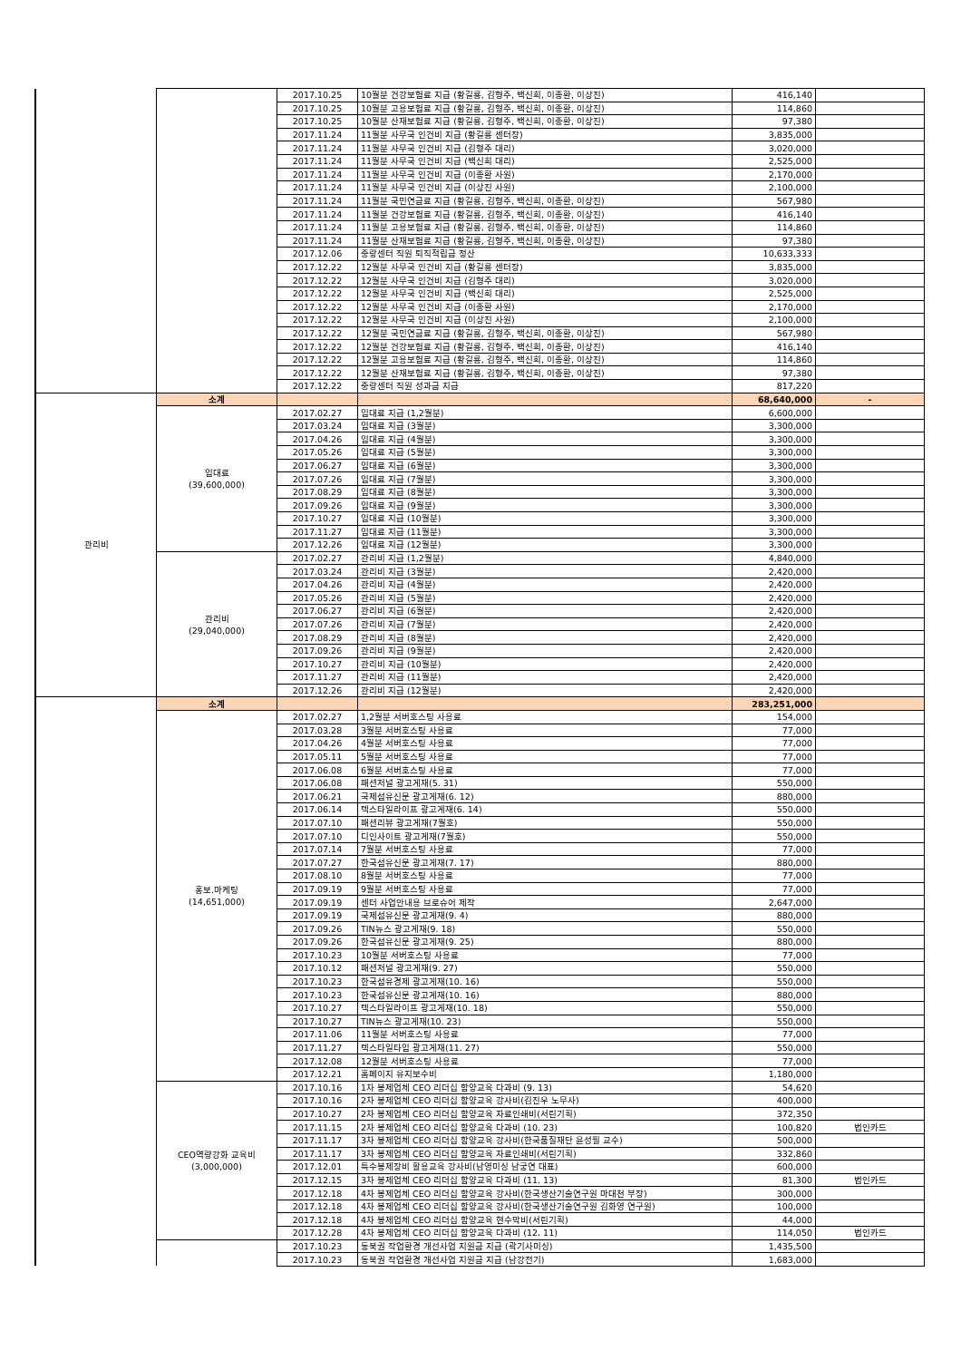| | | 2017.10.25 | 10월분 건강보험료 지급 (황길룡, 김형주, 백신희, 이종환, 이상진) | 416,140 | |
| | | 2017.10.25 | 10월분 고용보험료 지급 (황길룡, 김형주, 백신희, 이종환, 이상진) | 114,860 | |
| | | 2017.10.25 | 10월분 산재보험료 지급 (황길룡, 김형주, 백신희, 이종환, 이상진) | 97,380 | |
| | | 2017.11.24 | 11월분 사무국 인건비 지급 (황길룡 센터장) | 3,835,000 | |
| | | 2017.11.24 | 11월분 사무국 인건비 지급 (김형주 대리) | 3,020,000 | |
| | | 2017.11.24 | 11월분 사무국 인건비 지급 (백신희 대리) | 2,525,000 | |
| | | 2017.11.24 | 11월분 사무국 인건비 지급 (이종환 사원) | 2,170,000 | |
| | | 2017.11.24 | 11월분 사무국 인건비 지급 (이상진 사원) | 2,100,000 | |
| | | 2017.11.24 | 11월분 국민연금료 지급 (황길룡, 김형주, 백신희, 이종환, 이상진) | 567,980 | |
| | | 2017.11.24 | 11월분 건강보험료 지급 (황길룡, 김형주, 백신희, 이종환, 이상진) | 416,140 | |
| | | 2017.11.24 | 11월분 고용보험료 지급 (황길룡, 김형주, 백신희, 이종환, 이상진) | 114,860 | |
| | | 2017.11.24 | 11월분 산재보험료 지급 (황길룡, 김형주, 백신희, 이종환, 이상진) | 97,380 | |
| | | 2017.12.06 | 중랑센터 직원 퇴직적립금 정산 | 10,633,333 | |
| | | 2017.12.22 | 12월분 사무국 인건비 지급 (황길룡 센터장) | 3,835,000 | |
| | | 2017.12.22 | 12월분 사무국 인건비 지급 (김형주 대리) | 3,020,000 | |
| | | 2017.12.22 | 12월분 사무국 인건비 지급 (백신희 대리) | 2,525,000 | |
| | | 2017.12.22 | 12월분 사무국 인건비 지급 (이종환 사원) | 2,170,000 | |
| | | 2017.12.22 | 12월분 사무국 인건비 지급 (이상진 사원) | 2,100,000 | |
| | | 2017.12.22 | 12월분 국민연금료 지급 (황길룡, 김형주, 백신희, 이종환, 이상진) | 567,980 | |
| | | 2017.12.22 | 12월분 건강보험료 지급 (황길룡, 김형주, 백신희, 이종환, 이상진) | 416,140 | |
| | | 2017.12.22 | 12월분 고용보험료 지급 (황길룡, 김형주, 백신희, 이종환, 이상진) | 114,860 | |
| | | 2017.12.22 | 12월분 산재보험료 지급 (황길룡, 김형주, 백신희, 이종환, 이상진) | 97,380 | |
| | | 2017.12.22 | 중랑센터 직원 성과금 지급 | 817,220 | |
| 관리비 | 소계 | | | 68,640,000 | - |
| | 임대료 (39,600,000) | 2017.02.27 | 임대료 지급 (1,2월분) | 6,600,000 | |
| | | 2017.03.24 | 임대료 지급 (3월분) | 3,300,000 | |
| | | 2017.04.26 | 임대료 지급 (4월분) | 3,300,000 | |
| | | 2017.05.26 | 임대료 지급 (5월분) | 3,300,000 | |
| | | 2017.06.27 | 임대료 지급 (6월분) | 3,300,000 | |
| | | 2017.07.26 | 임대료 지급 (7월분) | 3,300,000 | |
| | | 2017.08.29 | 임대료 지급 (8월분) | 3,300,000 | |
| | | 2017.09.26 | 임대료 지급 (9월분) | 3,300,000 | |
| | | 2017.10.27 | 임대료 지급 (10월분) | 3,300,000 | |
| | | 2017.11.27 | 임대료 지급 (11월분) | 3,300,000 | |
| | | 2017.12.26 | 임대료 지급 (12월분) | 3,300,000 | |
| | 관리비 (29,040,000) | 2017.02.27 | 관리비 지급 (1,2월분) | 4,840,000 | |
| | | 2017.03.24 | 관리비 지급 (3월분) | 2,420,000 | |
| | | 2017.04.26 | 관리비 지급 (4월분) | 2,420,000 | |
| | | 2017.05.26 | 관리비 지급 (5월분) | 2,420,000 | |
| | | 2017.06.27 | 관리비 지급 (6월분) | 2,420,000 | |
| | | 2017.07.26 | 관리비 지급 (7월분) | 2,420,000 | |
| | | 2017.08.29 | 관리비 지급 (8월분) | 2,420,000 | |
| | | 2017.09.26 | 관리비 지급 (9월분) | 2,420,000 | |
| | | 2017.10.27 | 관리비 지급 (10월분) | 2,420,000 | |
| | | 2017.11.27 | 관리비 지급 (11월분) | 2,420,000 | |
| | | 2017.12.26 | 관리비 지급 (12월분) | 2,420,000 | |
| | 소계 | | | 283,251,000 | |
| | 홍보.마케팅 (14,651,000) | 2017.02.27 | 1,2월분 서버호스팅 사용료 | 154,000 | |
| | | 2017.03.28 | 3월분 서버호스팅 사용료 | 77,000 | |
| | | 2017.04.26 | 4월분 서버호스팅 사용료 | 77,000 | |
| | | 2017.05.11 | 5월분 서버호스팅 사용료 | 77,000 | |
| | | 2017.06.08 | 6월분 서버호스팅 사용료 | 77,000 | |
| | | 2017.06.08 | 패션저널 광고게재(5. 31) | 550,000 | |
| | | 2017.06.21 | 국제섬유신문 광고게재(6. 12) | 880,000 | |
| | | 2017.06.14 | 텍스타일라이프 광고게재(6. 14) | 550,000 | |
| | | 2017.07.10 | 패션리뷰 광고게재(7월호) | 550,000 | |
| | | 2017.07.10 | 디인사이트 광고게재(7월호) | 550,000 | |
| | | 2017.07.14 | 7월분 서버호스팅 사용료 | 77,000 | |
| | | 2017.07.27 | 한국섬유신문 광고게재(7. 17) | 880,000 | |
| | | 2017.08.10 | 8월분 서버호스팅 사용료 | 77,000 | |
| | | 2017.09.19 | 9월분 서버호스팅 사용료 | 77,000 | |
| | | 2017.09.19 | 센터 사업안내용 브로슈어 제작 | 2,647,000 | |
| | | 2017.09.19 | 국제섬유신문 광고게재(9. 4) | 880,000 | |
| | | 2017.09.26 | TIN뉴스 광고게재(9. 18) | 550,000 | |
| | | 2017.09.26 | 한국섬유신문 광고게재(9. 25) | 880,000 | |
| | | 2017.10.23 | 10월분 서버호스팅 사용료 | 77,000 | |
| | | 2017.10.12 | 패션저널 광고게재(9. 27) | 550,000 | |
| | | 2017.10.23 | 한국섬유경제 광고게재(10. 16) | 550,000 | |
| | | 2017.10.23 | 한국섬유신문 광고게재(10. 16) | 880,000 | |
| | | 2017.10.27 | 텍스타일라이프 광고게재(10. 18) | 550,000 | |
| | | 2017.10.27 | TIN뉴스 광고게재(10. 23) | 550,000 | |
| | | 2017.11.06 | 11월분 서버호스팅 사용료 | 77,000 | |
| | | 2017.11.27 | 텍스타일타임 광고게재(11. 27) | 550,000 | |
| | | 2017.12.08 | 12월분 서버호스팅 사용료 | 77,000 | |
| | | 2017.12.21 | 홈페이지 유지보수비 | 1,180,000 | |
| | CEO역량강화 교육비 (3,000,000) | 2017.10.16 | 1차 봉제업체 CEO 리더십 함양교육 다과비 (9. 13) | 54,620 | |
| | | 2017.10.16 | 2차 봉제업체 CEO 리더십 함양교육 강사비(김진우 노무사) | 400,000 | |
| | | 2017.10.27 | 2차 봉제업체 CEO 리더십 함양교육 자료인쇄비(서린기획) | 372,350 | |
| | | 2017.11.15 | 2차 봉제업체 CEO 리더십 함양교육 다과비 (10. 23) | 100,820 | 법인카드 |
| | | 2017.11.17 | 3차 봉제업체 CEO 리더십 함양교육 강사비(한국품질재단 윤성필 교수) | 500,000 | |
| | | 2017.11.17 | 3차 봉제업체 CEO 리더십 함양교육 자료인쇄비(서린기획) | 332,860 | |
| | | 2017.12.01 | 특수봉제장비 활용교육 강사비(남영미싱 남궁연 대표) | 600,000 | |
| | | 2017.12.15 | 3차 봉제업체 CEO 리더십 함양교육 다과비 (11. 13) | 81,300 | 법인카드 |
| | | 2017.12.18 | 4차 봉제업체 CEO 리더십 함양교육 강사비(한국생산기술연구원 마대천 부장) | 300,000 | |
| | | 2017.12.18 | 4차 봉제업체 CEO 리더십 함양교육 강사비(한국생산기술연구원 김화영 연구원) | 100,000 | |
| | | 2017.12.18 | 4차 봉제업체 CEO 리더십 함양교육 현수막비(서린기획) | 44,000 | |
| | | 2017.12.28 | 4차 봉제업체 CEO 리더십 함양교육 다과비 (12. 11) | 114,050 | 법인카드 |
| | | 2017.10.23 | 동북권 작업환경 개선사업 지원금 지급 (곽기사미싱) | 1,435,500 | |
| | | 2017.10.23 | 동북권 작업환경 개선사업 지원금 지급 (남강전기) | 1,683,000 | |